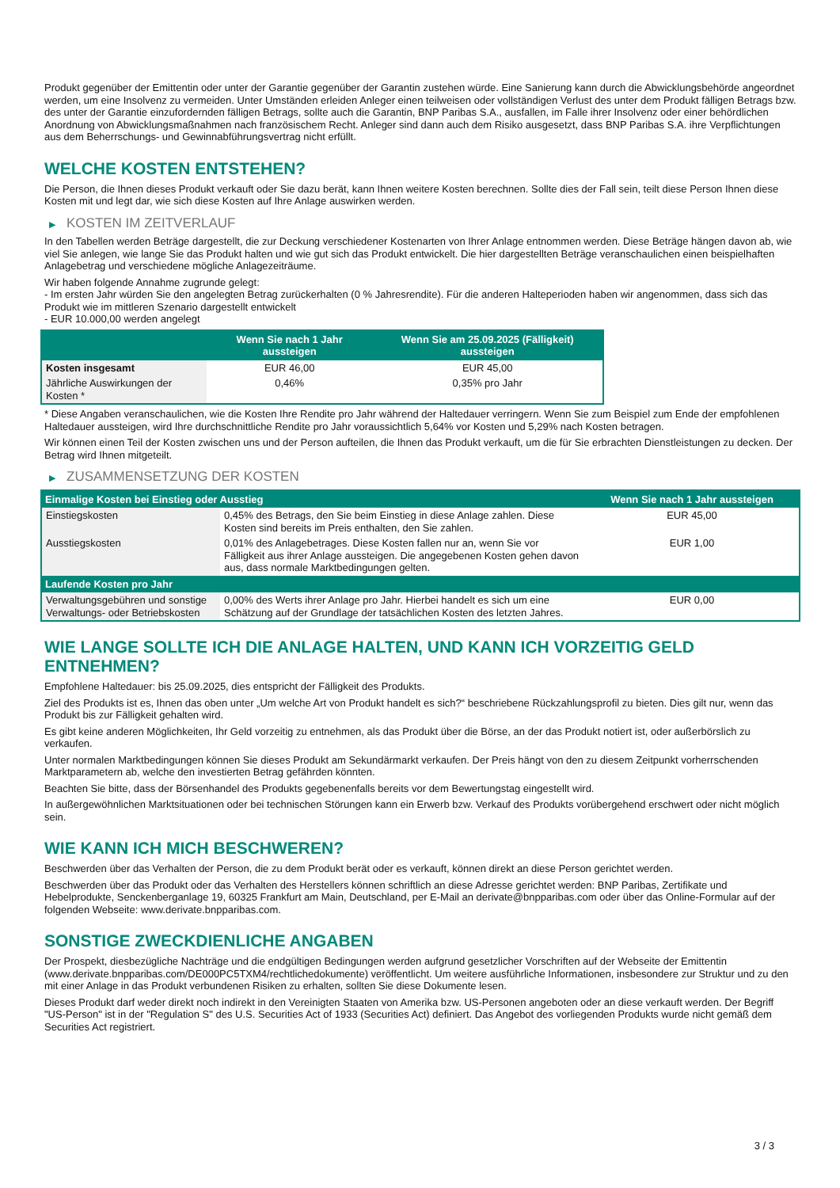Produkt gegenüber der Emittentin oder unter der Garantie gegenüber der Garantin zustehen würde. Eine Sanierung kann durch die Abwicklungsbehörde angeordnet werden, um eine Insolvenz zu vermeiden. Unter Umständen erleiden Anleger einen teilweisen oder vollständigen Verlust des unter dem Produkt fälligen Betrags bzw. des unter der Garantie einzufordernden fälligen Betrags, sollte auch die Garantin, BNP Paribas S.A., ausfallen, im Falle ihrer Insolvenz oder einer behördlichen Anordnung von Abwicklungsmaßnahmen nach französischem Recht. Anleger sind dann auch dem Risiko ausgesetzt, dass BNP Paribas S.A. ihre Verpflichtungen aus dem Beherrschungs- und Gewinnabführungsvertrag nicht erfüllt.
WELCHE KOSTEN ENTSTEHEN?
Die Person, die Ihnen dieses Produkt verkauft oder Sie dazu berät, kann Ihnen weitere Kosten berechnen. Sollte dies der Fall sein, teilt diese Person Ihnen diese Kosten mit und legt dar, wie sich diese Kosten auf Ihre Anlage auswirken werden.
▶ KOSTEN IM ZEITVERLAUF
In den Tabellen werden Beträge dargestellt, die zur Deckung verschiedener Kostenarten von Ihrer Anlage entnommen werden. Diese Beträge hängen davon ab, wie viel Sie anlegen, wie lange Sie das Produkt halten und wie gut sich das Produkt entwickelt. Die hier dargestellten Beträge veranschaulichen einen beispielhaften Anlagebetrag und verschiedene mögliche Anlagezeiträume.
Wir haben folgende Annahme zugrunde gelegt:
- Im ersten Jahr würden Sie den angelegten Betrag zurückerhalten (0 % Jahresrendite). Für die anderen Halteperioden haben wir angenommen, dass sich das Produkt wie im mittleren Szenario dargestellt entwickelt
- EUR 10.000,00 werden angelegt
| | Wenn Sie nach 1 Jahr aussteigen | Wenn Sie am 25.09.2025 (Fälligkeit) aussteigen |
| --- | --- | --- |
| Kosten insgesamt | EUR 46,00 | EUR 45,00 |
| Jährliche Auswirkungen der Kosten * | 0,46% | 0,35% pro Jahr |
* Diese Angaben veranschaulichen, wie die Kosten Ihre Rendite pro Jahr während der Haltedauer verringern. Wenn Sie zum Beispiel zum Ende der empfohlenen Haltedauer aussteigen, wird Ihre durchschnittliche Rendite pro Jahr voraussichtlich 5,64% vor Kosten und 5,29% nach Kosten betragen.
Wir können einen Teil der Kosten zwischen uns und der Person aufteilen, die Ihnen das Produkt verkauft, um die für Sie erbrachten Dienstleistungen zu decken. Der Betrag wird Ihnen mitgeteilt.
▶ ZUSAMMENSETZUNG DER KOSTEN
| Einmalige Kosten bei Einstieg oder Ausstieg | | Wenn Sie nach 1 Jahr aussteigen |
| --- | --- | --- |
| Einstiegskosten | 0,45% des Betrags, den Sie beim Einstieg in diese Anlage zahlen. Diese Kosten sind bereits im Preis enthalten, den Sie zahlen. | EUR 45,00 |
| Ausstiegskosten | 0,01% des Anlagebetrages. Diese Kosten fallen nur an, wenn Sie vor Fälligkeit aus ihrer Anlage aussteigen. Die angegebenen Kosten gehen davon aus, dass normale Marktbedingungen gelten. | EUR 1,00 |
| Laufende Kosten pro Jahr | | |
| Verwaltungsgebühren und sonstige Verwaltungs- oder Betriebskosten | 0,00% des Werts ihrer Anlage pro Jahr. Hierbei handelt es sich um eine Schätzung auf der Grundlage der tatsächlichen Kosten des letzten Jahres. | EUR 0,00 |
WIE LANGE SOLLTE ICH DIE ANLAGE HALTEN, UND KANN ICH VORZEITIG GELD ENTNEHMEN?
Empfohlene Haltedauer: bis 25.09.2025, dies entspricht der Fälligkeit des Produkts.
Ziel des Produkts ist es, Ihnen das oben unter „Um welche Art von Produkt handelt es sich?“ beschriebene Rückzahlungsprofil zu bieten. Dies gilt nur, wenn das Produkt bis zur Fälligkeit gehalten wird.
Es gibt keine anderen Möglichkeiten, Ihr Geld vorzeitig zu entnehmen, als das Produkt über die Börse, an der das Produkt notiert ist, oder außerbörslich zu verkaufen.
Unter normalen Marktbedingungen können Sie dieses Produkt am Sekundärmarkt verkaufen. Der Preis hängt von den zu diesem Zeitpunkt vorherrschenden Marktparametern ab, welche den investierten Betrag gefährden könnten.
Beachten Sie bitte, dass der Börsenhandel des Produkts gegebenenfalls bereits vor dem Bewertungstag eingestellt wird.
In außergewöhnlichen Marktsituationen oder bei technischen Störungen kann ein Erwerb bzw. Verkauf des Produkts vorübergehend erschwert oder nicht möglich sein.
WIE KANN ICH MICH BESCHWEREN?
Beschwerden über das Verhalten der Person, die zu dem Produkt berät oder es verkauft, können direkt an diese Person gerichtet werden.
Beschwerden über das Produkt oder das Verhalten des Herstellers können schriftlich an diese Adresse gerichtet werden: BNP Paribas, Zertifikate und Hebelprodukte, Senckenberganlage 19, 60325 Frankfurt am Main, Deutschland, per E-Mail an derivate@bnpparibas.com oder über das Online-Formular auf der folgenden Webseite: www.derivate.bnpparibas.com.
SONSTIGE ZWECKDIENLICHE ANGABEN
Der Prospekt, diesbezügliche Nachträge und die endgültigen Bedingungen werden aufgrund gesetzlicher Vorschriften auf der Webseite der Emittentin (www.derivate.bnpparibas.com/DE000PC5TXM4/rechtlichedokumente) veröffentlicht. Um weitere ausführliche Informationen, insbesondere zur Struktur und zu den mit einer Anlage in das Produkt verbundenen Risiken zu erhalten, sollten Sie diese Dokumente lesen.
Dieses Produkt darf weder direkt noch indirekt in den Vereinigten Staaten von Amerika bzw. US-Personen angeboten oder an diese verkauft werden. Der Begriff "US-Person" ist in der "Regulation S" des U.S. Securities Act of 1933 (Securities Act) definiert. Das Angebot des vorliegenden Produkts wurde nicht gemäß dem Securities Act registriert.
3 / 3